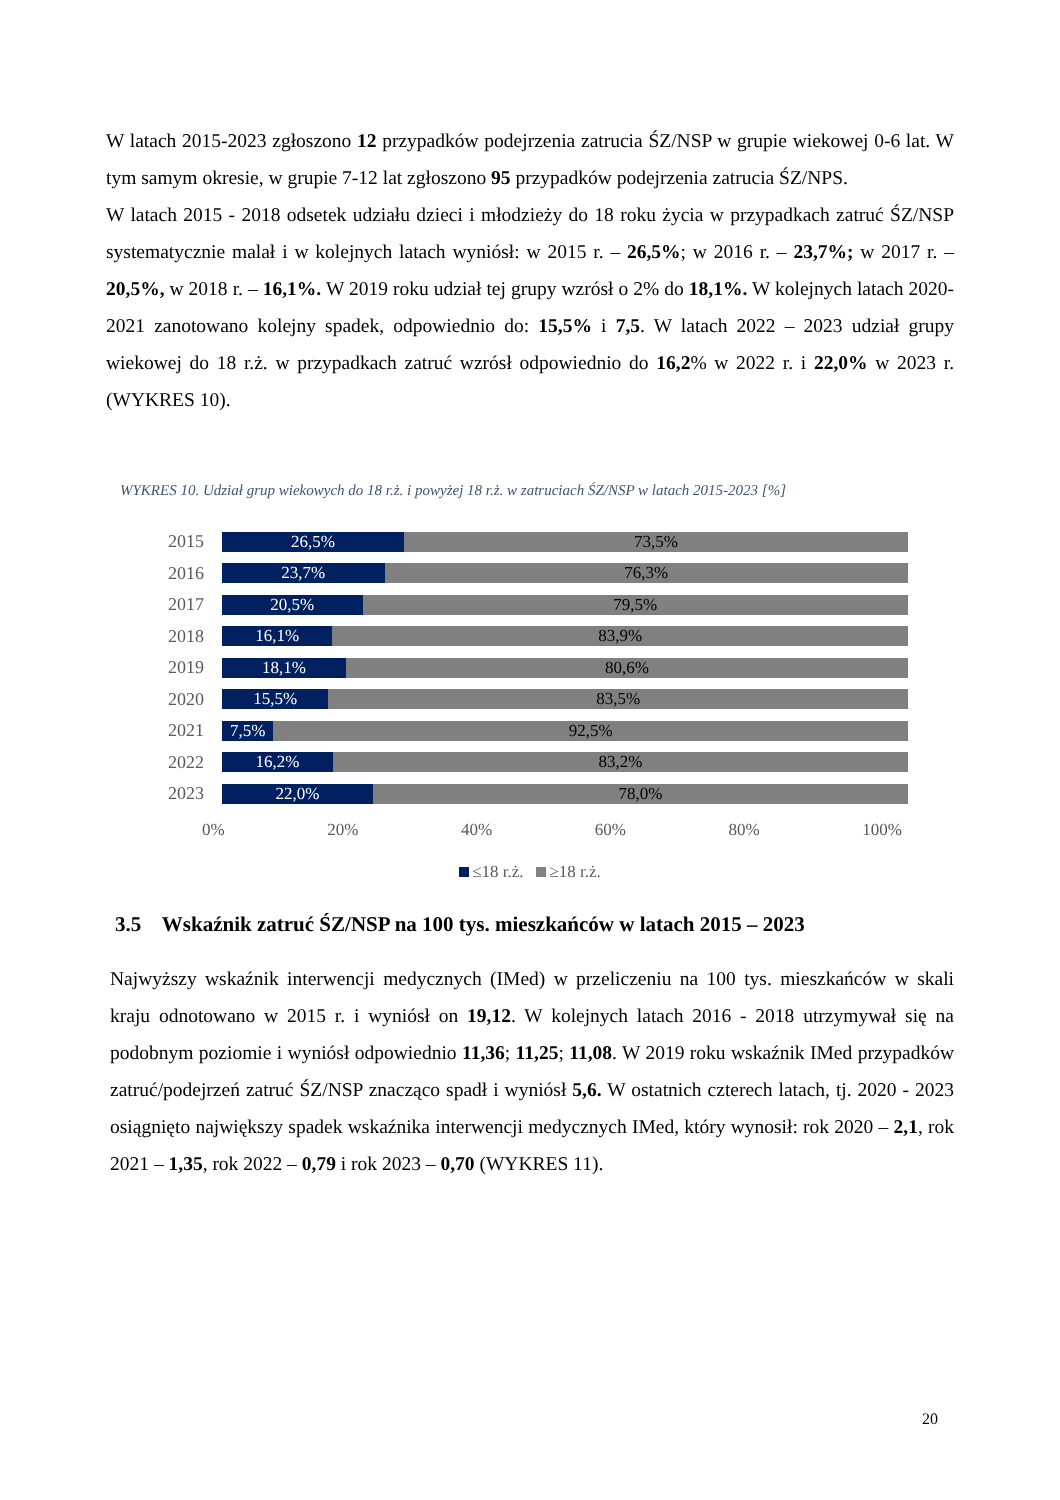W latach 2015-2023 zgłoszono 12 przypadków podejrzenia zatrucia ŚZ/NSP w grupie wiekowej 0-6 lat. W tym samym okresie, w grupie 7-12 lat zgłoszono 95 przypadków podejrzenia zatrucia ŚZ/NPS.
W latach 2015 - 2018 odsetek udziału dzieci i młodzieży do 18 roku życia w przypadkach zatruć ŚZ/NSP systematycznie malał i w kolejnych latach wyniósł: w 2015 r. – 26,5%; w 2016 r. – 23,7%; w 2017 r. – 20,5%, w 2018 r. – 16,1%. W 2019 roku udział tej grupy wzrósł o 2% do 18,1%. W kolejnych latach 2020-2021 zanotowano kolejny spadek, odpowiednio do: 15,5% i 7,5. W latach 2022 – 2023 udział grupy wiekowej do 18 r.ż. w przypadkach zatruć wzrósł odpowiednio do 16,2% w 2022 r. i 22,0% w 2023 r. (WYKRES 10).
WYKRES 10. Udział grup wiekowych do 18 r.ż. i powyżej 18 r.ż. w zatruciach ŚZ/NSP w latach 2015-2023 [%]
2015
26,5% 73,5%
2016
23,7% 76,3%
2017
20,5% 79,5%
2018
16,1% 83,9%
2019
18,1% 80,6%
2020
15,5% 83,5%
2021
7,5% 92,5%
2022
16,2% 83,2%
2023
22,0% 78,0%
0% 20% 40% 60% 80% 100%
≤18 r.ż. ≥18 r.ż.
3.5 Wskaźnik zatruć ŚZ/NSP na 100 tys. mieszkańców w latach 2015 – 2023
Najwyższy wskaźnik interwencji medycznych (IMed) w przeliczeniu na 100 tys. mieszkańców w skali kraju odnotowano w 2015 r. i wyniósł on 19,12. W kolejnych latach 2016 - 2018 utrzymywał się na podobnym poziomie i wyniósł odpowiednio 11,36; 11,25; 11,08. W 2019 roku wskaźnik IMed przypadków zatruć/podejrzeń zatruć ŚZ/NSP znacząco spadł i wyniósł 5,6. W ostatnich czterech latach, tj. 2020 - 2023 osiągnięto największy spadek wskaźnika interwencji medycznych IMed, który wynosił: rok 2020 – 2,1, rok 2021 – 1,35, rok 2022 – 0,79 i rok 2023 – 0,70 (WYKRES 11).
20